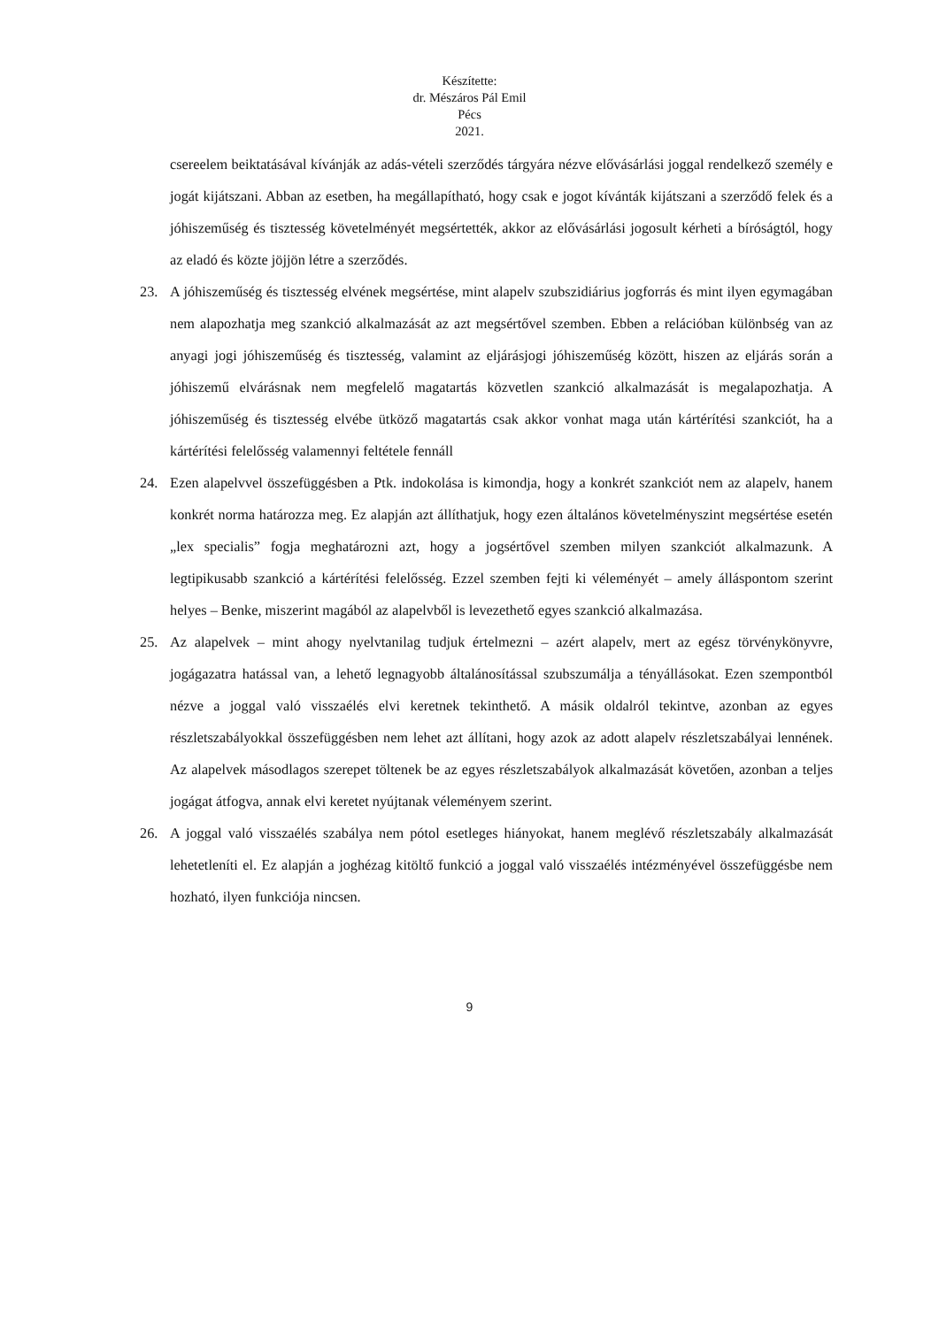Készítette:
dr. Mészáros Pál Emil
Pécs
2021.
csereelem beiktatásával kívánják az adás-vételi szerződés tárgyára nézve elővásárlási joggal rendelkező személy e jogát kijátszani. Abban az esetben, ha megállapítható, hogy csak e jogot kívánták kijátszani a szerződő felek és a jóhiszeműség és tisztesség követelményét megsértették, akkor az elővásárlási jogosult kérheti a bíróságtól, hogy az eladó és közte jöjjön létre a szerződés.
23. A jóhiszeműség és tisztesség elvének megsértése, mint alapelv szubszidiárius jogforrás és mint ilyen egymagában nem alapozhatja meg szankció alkalmazását az azt megsértővel szemben. Ebben a relációban különbség van az anyagi jogi jóhiszeműség és tisztesség, valamint az eljárásjogi jóhiszeműség között, hiszen az eljárás során a jóhiszemű elvárásnak nem megfelelő magatartás közvetlen szankció alkalmazását is megalapozhatja. A jóhiszeműség és tisztesség elvébe ütköző magatartás csak akkor vonhat maga után kártérítési szankciót, ha a kártérítési felelősség valamennyi feltétele fennáll
24. Ezen alapelvvel összefüggésben a Ptk. indokolása is kimondja, hogy a konkrét szankciót nem az alapelv, hanem konkrét norma határozza meg. Ez alapján azt állíthatjuk, hogy ezen általános követelményszint megsértése esetén „lex specialis” fogja meghatározni azt, hogy a jogsértővel szemben milyen szankciót alkalmazunk. A legtipikusabb szankció a kártérítési felelősség. Ezzel szemben fejti ki véleményét – amely álláspontom szerint helyes – Benke, miszerint magából az alapelvből is levezethető egyes szankció alkalmazása.
25. Az alapelvek – mint ahogy nyelvtanilag tudjuk értelmezni – azért alapelv, mert az egész törvénykönyvre, jogágazatra hatással van, a lehető legnagyobb általánosítással szubszumálja a tényállásokat. Ezen szempontból nézve a joggal való visszaélés elvi keretnek tekinthető. A másik oldalról tekintve, azonban az egyes részletszabályokkal összefüggésben nem lehet azt állítani, hogy azok az adott alapelv részletszabályai lennének. Az alapelvek másodlagos szerepet töltenek be az egyes részletszabályok alkalmazását követően, azonban a teljes jogágat átfogva, annak elvi keretet nyújtanak véleményem szerint.
26. A joggal való visszaélés szabálya nem pótol esetleges hiányokat, hanem meglévő részletszabály alkalmazását lehetetleníti el. Ez alapján a joghézag kitöltő funkció a joggal való visszaélés intézményével összefüggésbe nem hozható, ilyen funkciója nincsen.
9